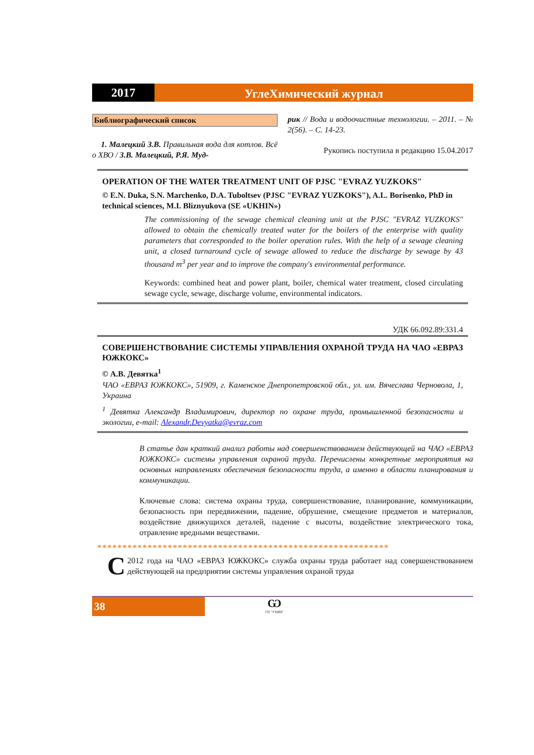2017
УглеХимический журнал
Библиографический список
1. Малецкий З.В. Правильная вода для котлов. Всё о ХВО / З.В. Малецкий, Р.Я. Муд-
рик // Вода и водоочистные технологии. – 2011. – № 2(56). – С. 14-23.
Рукопись поступила в редакцию 15.04.2017
OPERATION OF THE WATER TREATMENT UNIT OF PJSC "EVRAZ YUZKOKS"
© E.N. Duka, S.N. Marchenko, D.A. Tuboltsev (PJSC "EVRAZ YUZKOKS"), A.L. Borisenko, PhD in technical sciences, M.I. Bliznyukova (SE «UKHIN»)
The commissioning of the sewage chemical cleaning unit at the PJSC "EVRAZ YUZKOKS" allowed to obtain the chemically treated water for the boilers of the enterprise with quality parameters that corresponded to the boiler operation rules. With the help of a sewage cleaning unit, a closed turnaround cycle of sewage allowed to reduce the discharge by sewage by 43 thousand m<sup>3</sup> per year and to improve the company's environmental performance.
Keywords: combined heat and power plant, boiler, chemical water treatment, closed circulating sewage cycle, sewage, discharge volume, environmental indicators.
УДК 66.092.89:331.4
СОВЕРШЕНСТВОВАНИЕ СИСТЕМЫ УПРАВЛЕНИЯ ОХРАНОЙ ТРУДА НА ЧАО «ЕВРАЗ ЮЖКОКС»
© А.В. Девятка<sup>1</sup>
ЧАО «ЕВРАЗ ЮЖКОКС», 51909, г. Каменское Днепропетровской обл., ул. им. Вячеслава Черновола, 1, Украина
<sup>1</sup> Девятка Александр Владимирович, директор по охране труда, промышленной безопасности и экологии, e-mail: Alexandr.Devyatka@evraz.com
В статье дан краткий анализ работы над совершенствованием действующей на ЧАО «ЕВРАЗ ЮЖКОКС» системы управления охраной труда. Перечислены конкретные мероприятия на основных направлениях обеспечения безопасности труда, а именно в области планирования и коммуникации.
Ключевые слова: система охраны труда, совершенствование, планирование, коммуникации, безопасность при передвижении, падение, обрушение, смещение предметов и материалов, воздействие движущихся деталей, падение с высоты, воздействие электрического тока, отравление вредными веществами.
**********************************************************
С 2012 года на ЧАО «ЕВРАЗ ЮЖКОКС» служба охраны труда работает над совершенствованием действующей на предприятии системы управления охраной труда
38
Ѡ
ГП "УХИН"